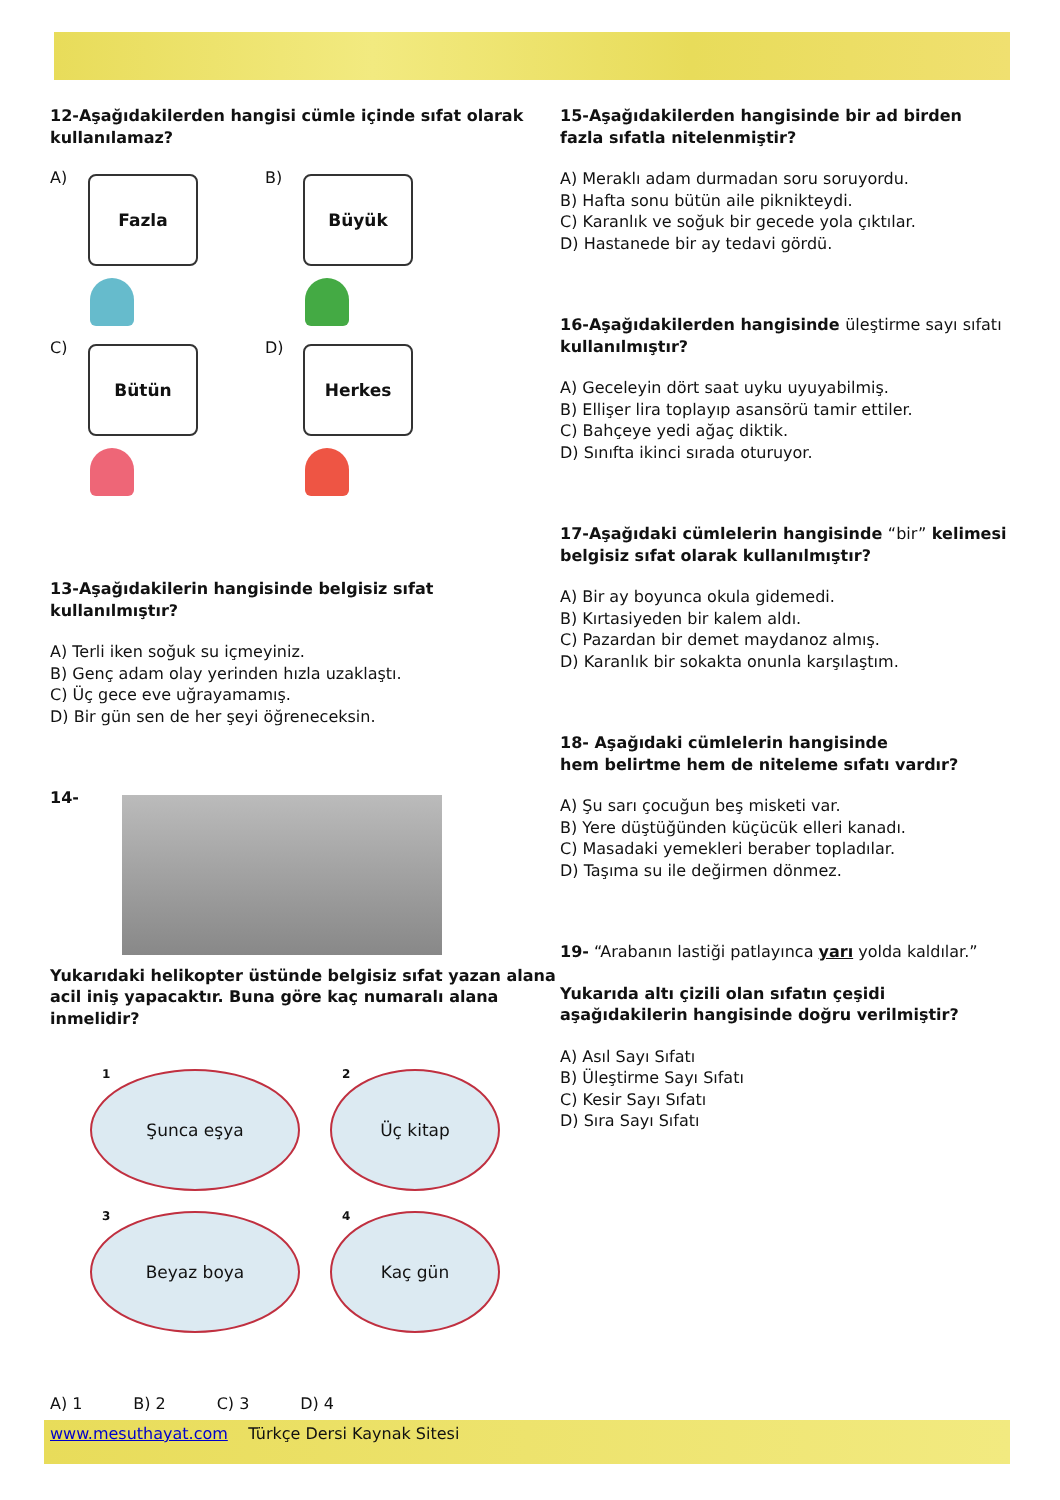12-Aşağıdakilerden hangisi cümle içinde sıfat olarak kullanılamaz?
A) Fazla
B) Büyük
C) Bütün
D) Herkes
13-Aşağıdakilerin hangisinde belgisiz sıfat kullanılmıştır?
A) Terli iken soğuk su içmeyiniz.
B) Genç adam olay yerinden hızla uzaklaştı.
C) Üç gece eve uğrayamamış.
D) Bir gün sen de her şeyi öğreneceksin.
14-
Yukarıdaki helikopter üstünde belgisiz sıfat yazan alana acil iniş yapacaktır. Buna göre kaç numaralı alana inmelidir?
1 Şunca eşya
2 Üç kitap
3 Beyaz boya
4 Kaç gün
A) 1 B) 2 C) 3 D) 4
15-Aşağıdakilerden hangisinde bir ad birden fazla sıfatla nitelenmiştir?
A) Meraklı adam durmadan soru soruyordu.
B) Hafta sonu bütün aile piknikteydi.
C) Karanlık ve soğuk bir gecede yola çıktılar.
D) Hastanede bir ay tedavi gördü.
16-Aşağıdakilerden hangisinde üleştirme sayı sıfatı kullanılmıştır?
A) Geceleyin dört saat uyku uyuyabilmiş.
B) Ellişer lira toplayıp asansörü tamir ettiler.
C) Bahçeye yedi ağaç diktik.
D) Sınıfta ikinci sırada oturuyor.
17-Aşağıdaki cümlelerin hangisinde “bir” kelimesi belgisiz sıfat olarak kullanılmıştır?
A) Bir ay boyunca okula gidemedi.
B) Kırtasiyeden bir kalem aldı.
C) Pazardan bir demet maydanoz almış.
D) Karanlık bir sokakta onunla karşılaştım.
18- Aşağıdaki cümlelerin hangisinde
hem belirtme hem de niteleme sıfatı vardır?
A) Şu sarı çocuğun beş misketi var.
B) Yere düştüğünden küçücük elleri kanadı.
C) Masadaki yemekleri beraber topladılar.
D) Taşıma su ile değirmen dönmez.
19- “Arabanın lastiği patlayınca yarı yolda kaldılar.”
Yukarıda altı çizili olan sıfatın çeşidi aşağıdakilerin hangisinde doğru verilmiştir?
A) Asıl Sayı Sıfatı
B) Üleştirme Sayı Sıfatı
C) Kesir Sayı Sıfatı
D) Sıra Sayı Sıfatı
www.mesuthayat.com Türkçe Dersi Kaynak Sitesi